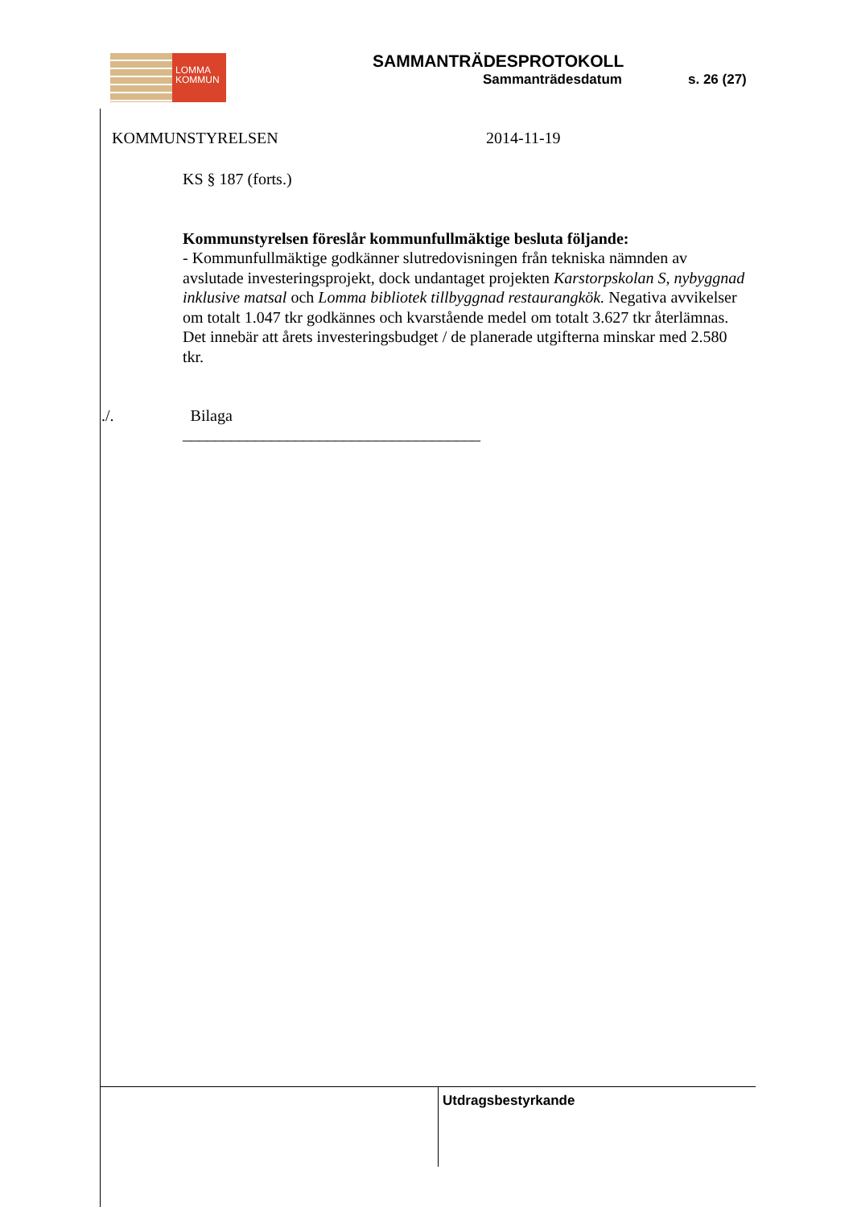LOMMA
KOMMUN
SAMMANTRÄDESPROTOKOLL
Sammanträdesdatum s. 26 (27)
KOMMUNSTYRELSEN 2014-11-19
KS § 187 (forts.)
Kommunstyrelsen föreslår kommunfullmäktige besluta följande:
- Kommunfullmäktige godkänner slutredovisningen från tekniska nämnden av avslutade investeringsprojekt, dock undantaget projekten Karstorpskolan S, nybyggnad inklusive matsal och Lomma bibliotek tillbyggnad restaurangkök. Negativa avvikelser om totalt 1.047 tkr godkännes och kvarstående medel om totalt 3.627 tkr återlämnas.
Det innebär att årets investeringsbudget / de planerade utgifterna minskar med 2.580 tkr.
./. Bilaga
_____________________________________
Utdragsbestyrkande